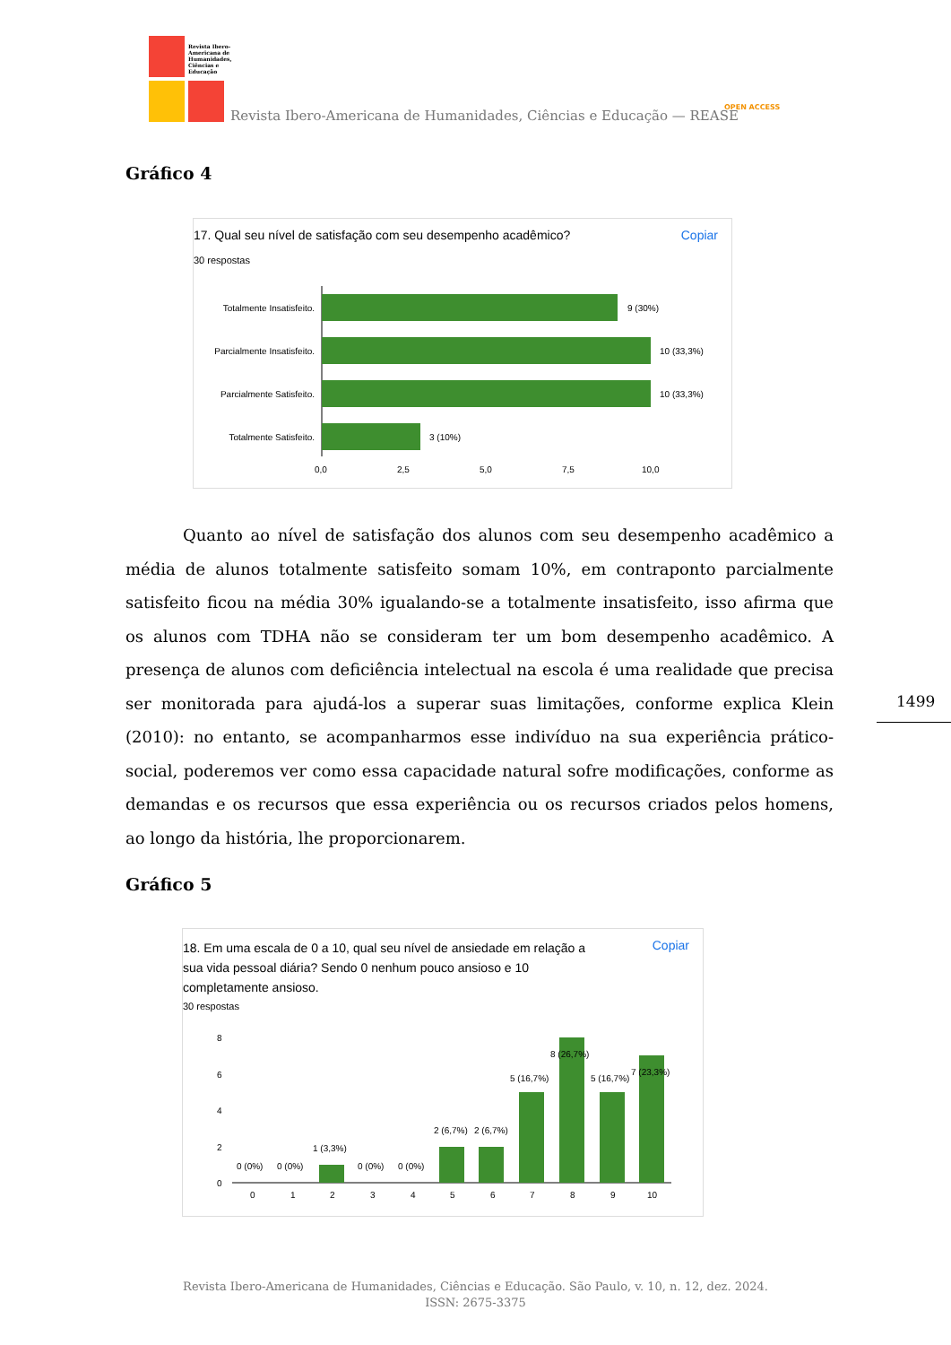Revista Ibero-
Americana de
Humanidades,
Ciências e
Educação
Revista Ibero-Americana de Humanidades, Ciências e Educação — REASE
OPEN ACCESS
Gráfico 4
17. Qual seu nível de satisfação com seu desempenho acadêmico?
Copiar
30 respostas
Totalmente Insatisfeito.
9 (30%)
Parcialmente Insatisfeito.
10 (33,3%)
Parcialmente Satisfeito.
10 (33,3%)
Totalmente Satisfeito.
3 (10%)
0,0
2,5
5,0
7,5
10,0
Quanto ao nível de satisfação dos alunos com seu desempenho acadêmico a média de alunos totalmente satisfeito somam 10%, em contraponto parcialmente satisfeito ficou na média 30% igualando-se a totalmente insatisfeito, isso afirma que os alunos com TDHA não se consideram ter um bom desempenho acadêmico. A presença de alunos com deficiência intelectual na escola é uma realidade que precisa ser monitorada para ajudá-los a superar suas limitações, conforme explica Klein (2010): no entanto, se acompanharmos esse indivíduo na sua experiência prático-social, poderemos ver como essa capacidade natural sofre modificações, conforme as demandas e os recursos que essa experiência ou os recursos criados pelos homens, ao longo da história, lhe proporcionarem.
1499
Gráfico 5
18. Em uma escala de 0 a 10, qual seu nível de ansiedade em relação a sua vida pessoal diária? Sendo 0 nenhum pouco ansioso e 10 completamente ansioso.
Copiar
30 respostas
0
2
4
6
8
0 (0%)
0 (0%)
1 (3,3%)
0 (0%)
0 (0%)
2 (6,7%)
2 (6,7%)
5 (16,7%)
8 (26,7%)
5 (16,7%)
7 (23,3%)
0
1
2
3
4
5
6
7
8
9
10
Revista Ibero-Americana de Humanidades, Ciências e Educação. São Paulo, v. 10, n. 12, dez. 2024.
ISSN: 2675-3375